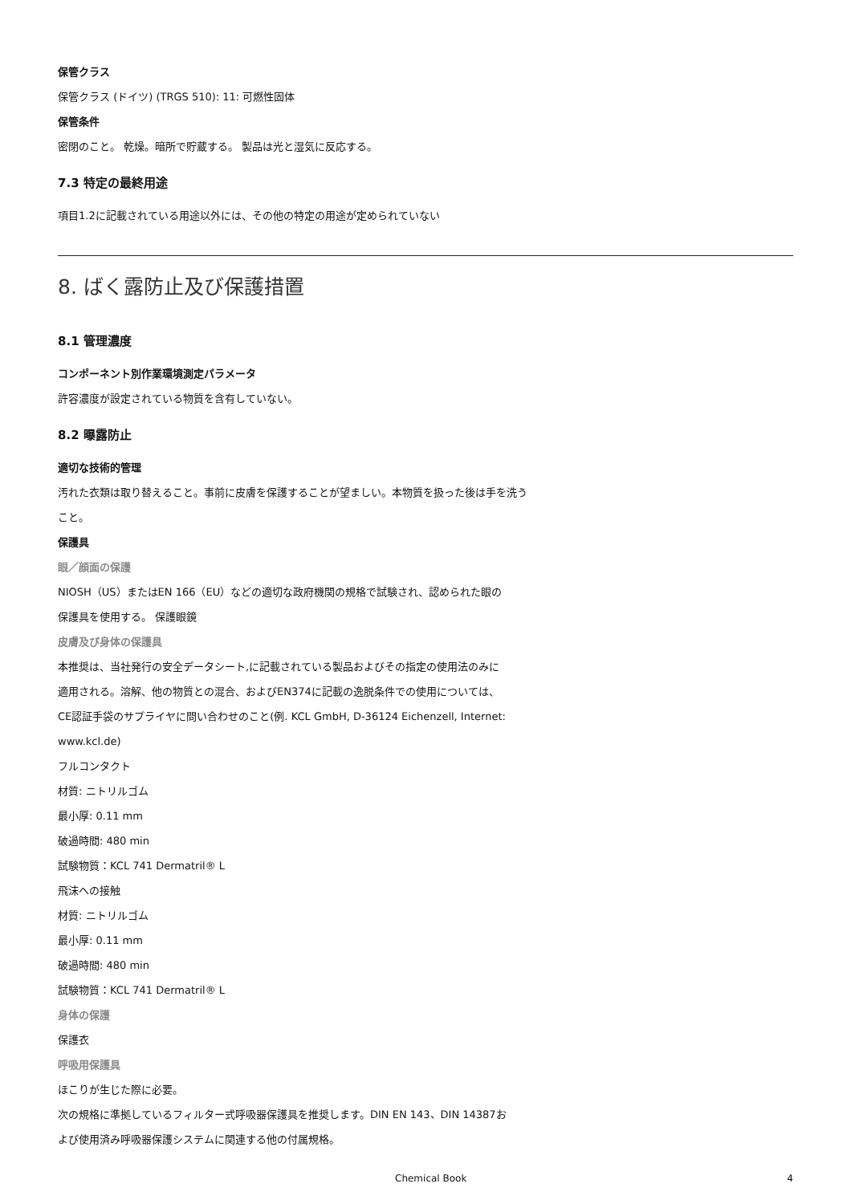保管クラス
保管クラス (ドイツ) (TRGS 510): 11: 可燃性固体
保管条件
密閉のこと。 乾燥。暗所で貯蔵する。 製品は光と湿気に反応する。
7.3 特定の最終用途
項目1.2に記載されている用途以外には、その他の特定の用途が定められていない
8. ばく露防止及び保護措置
8.1 管理濃度
コンポーネント別作業環境測定パラメータ
許容濃度が設定されている物質を含有していない。
8.2 曝露防止
適切な技術的管理
汚れた衣類は取り替えること。事前に皮膚を保護することが望ましい。本物質を扱った後は手を洗う
こと。
保護具
眼／顔面の保護
NIOSH（US）またはEN 166（EU）などの適切な政府機関の規格で試験され、認められた眼の
保護具を使用する。 保護眼鏡
皮膚及び身体の保護具
本推奨は、当社発行の安全データシート,に記載されている製品およびその指定の使用法のみに
適用される。溶解、他の物質との混合、およびEN374に記載の逸脱条件での使用については、
CE認証手袋のサプライヤに問い合わせのこと(例. KCL GmbH, D-36124 Eichenzell, Internet:
www.kcl.de)
フルコンタクト
材質: ニトリルゴム
最小厚: 0.11 mm
破過時間: 480 min
試験物質：KCL 741 Dermatril® L
飛沫への接触
材質: ニトリルゴム
最小厚: 0.11 mm
破過時間: 480 min
試験物質：KCL 741 Dermatril® L
身体の保護
保護衣
呼吸用保護具
ほこりが生じた際に必要。
次の規格に準拠しているフィルター式呼吸器保護具を推奨します。DIN EN 143、DIN 14387お
よび使用済み呼吸器保護システムに関連する他の付属規格。
Chemical Book 4